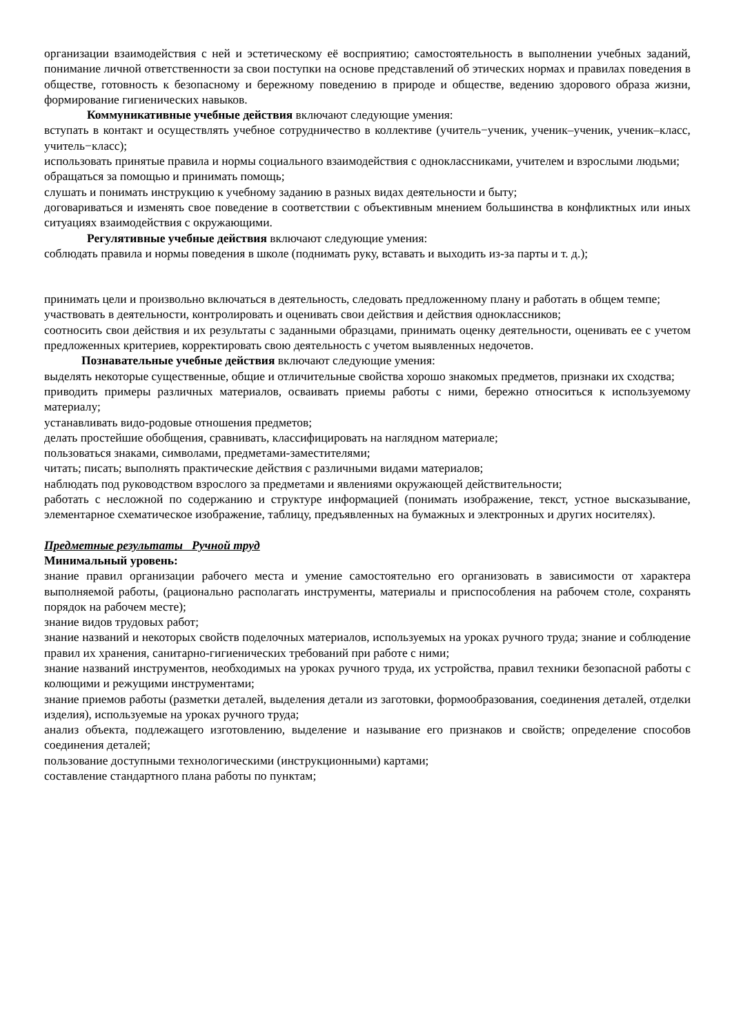организации взаимодействия с ней и эстетическому её восприятию; самостоятельность в выполнении учебных заданий, понимание личной ответственности за свои поступки на основе представлений об этических нормах и правилах поведения в обществе, готовность к безопасному и бережному поведению в природе и обществе, ведению здорового образа жизни, формирование гигиенических навыков.
Коммуникативные учебные действия включают следующие умения:
вступать в контакт и осуществлять учебное сотрудничество в коллективе (учитель−ученик, ученик–ученик, ученик–класс, учитель−класс);
использовать принятые правила и нормы социального взаимодействия с одноклассниками, учителем и взрослыми людьми;
обращаться за помощью и принимать помощь;
слушать и понимать инструкцию к учебному заданию в разных видах деятельности и быту;
договариваться и изменять свое поведение в соответствии с объективным мнением большинства в конфликтных или иных ситуациях взаимодействия с окружающими.
Регулятивные учебные действия включают следующие умения:
соблюдать правила и нормы поведения в школе (поднимать руку, вставать и выходить из-за парты и т. д.);
принимать цели и произвольно включаться в деятельность, следовать предложенному плану и работать в общем темпе;
участвовать в деятельности, контролировать и оценивать свои действия и действия одноклассников;
соотносить свои действия и их результаты с заданными образцами, принимать оценку деятельности, оценивать ее с учетом предложенных критериев, корректировать свою деятельность с учетом выявленных недочетов.
Познавательные учебные действия включают следующие умения:
выделять некоторые существенные, общие и отличительные свойства хорошо знакомых предметов, признаки их сходства;
приводить примеры различных материалов, осваивать приемы работы с ними, бережно относиться к используемому материалу;
устанавливать видо-родовые отношения предметов;
делать простейшие обобщения, сравнивать, классифицировать на наглядном материале;
пользоваться знаками, символами, предметами-заместителями;
читать; писать; выполнять практические действия с различными видами материалов;
наблюдать под руководством взрослого за предметами и явлениями окружающей действительности;
работать с несложной по содержанию и структуре информацией (понимать изображение, текст, устное высказывание, элементарное схематическое изображение, таблицу, предъявленных на бумажных и электронных и других носителях).
Предметные результаты Ручной труд
Минимальный уровень:
знание правил организации рабочего места и умение самостоятельно его организовать в зависимости от характера выполняемой работы, (рационально располагать инструменты, материалы и приспособления на рабочем столе, сохранять порядок на рабочем месте);
знание видов трудовых работ;
знание названий и некоторых свойств поделочных материалов, используемых на уроках ручного труда; знание и соблюдение правил их хранения, санитарно-гигиенических требований при работе с ними;
знание названий инструментов, необходимых на уроках ручного труда, их устройства, правил техники безопасной работы с колющими и режущими инструментами;
знание приемов работы (разметки деталей, выделения детали из заготовки, формообразования, соединения деталей, отделки изделия), используемые на уроках ручного труда;
анализ объекта, подлежащего изготовлению, выделение и называние его признаков и свойств; определение способов соединения деталей;
пользование доступными технологическими (инструкционными) картами;
составление стандартного плана работы по пунктам;